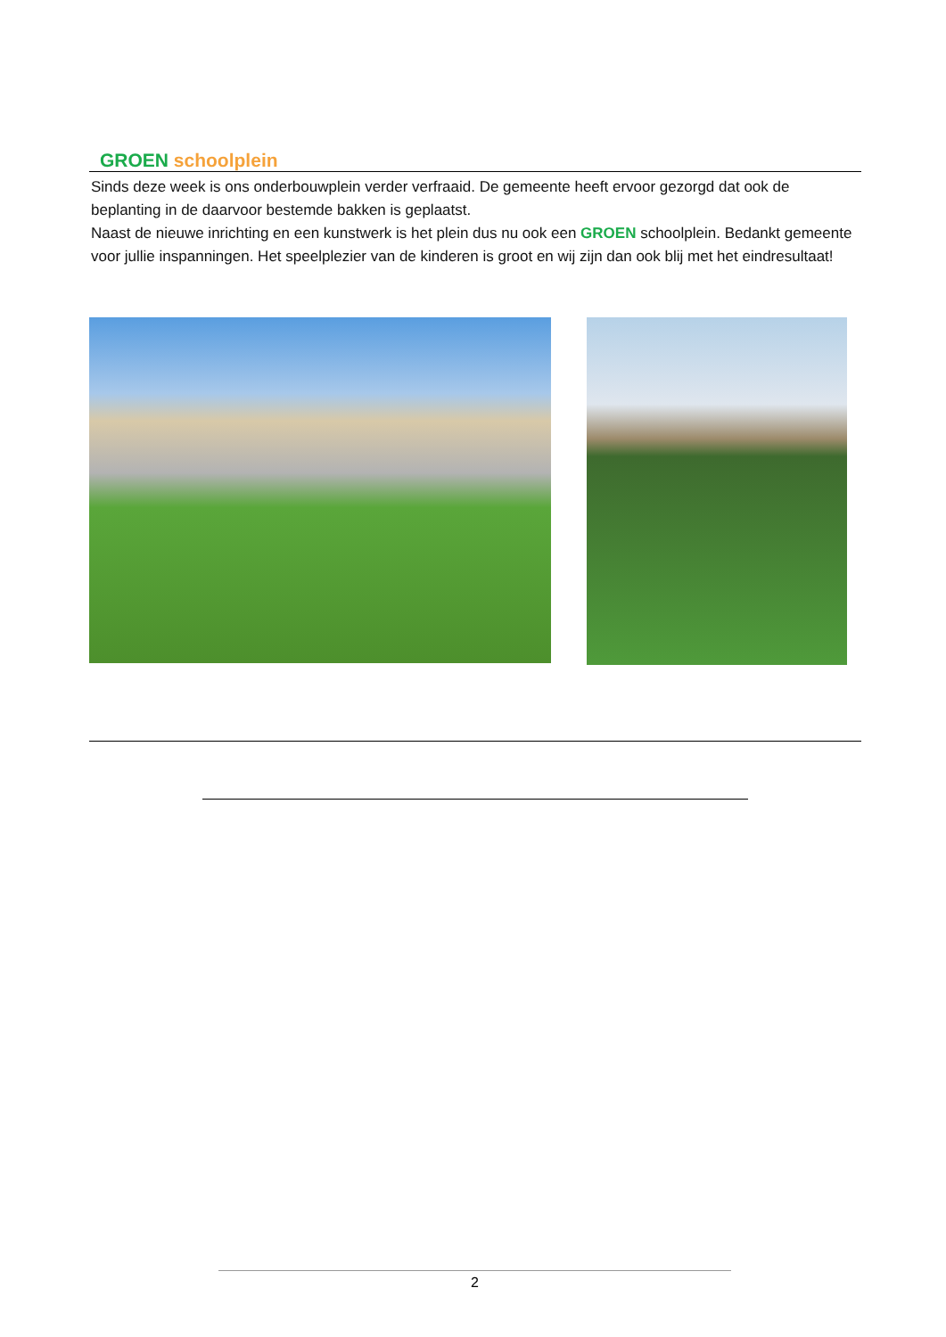GROEN schoolplein
Sinds deze week is ons onderbouwplein verder verfraaid. De gemeente heeft ervoor gezorgd dat ook de beplanting in de daarvoor bestemde bakken is geplaatst.
Naast de nieuwe inrichting en een kunstwerk is het plein dus nu ook een GROEN schoolplein. Bedankt gemeente voor jullie inspanningen. Het speelplezier van de kinderen is groot en wij zijn dan ook blij met het eindresultaat!
2